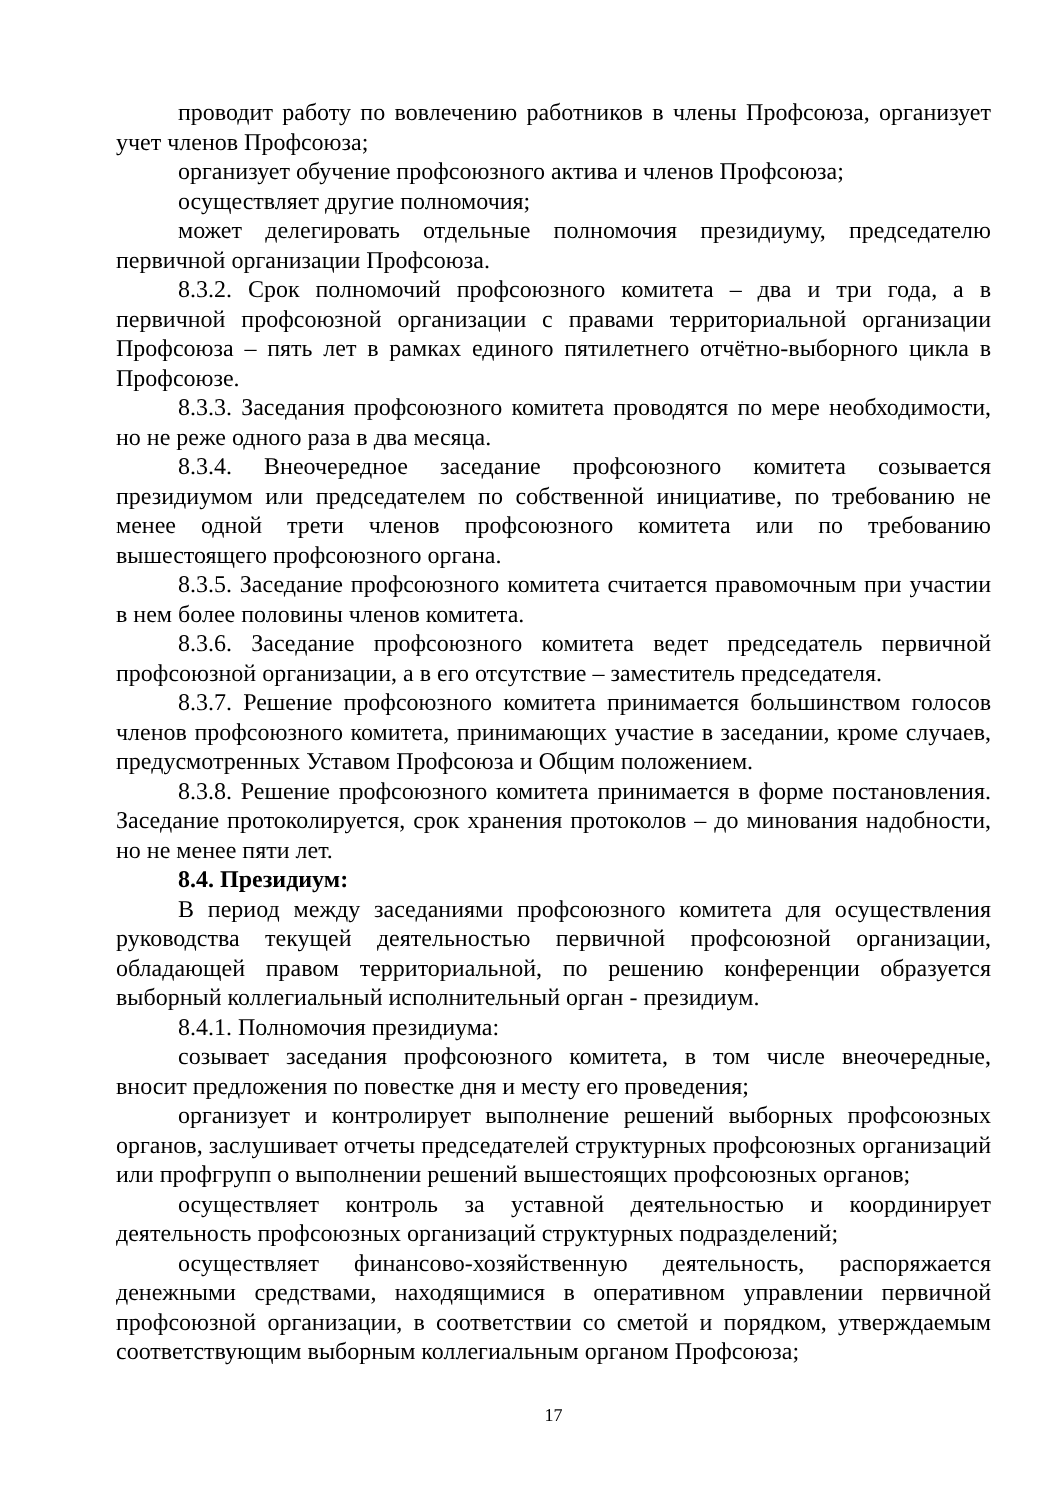проводит работу по вовлечению работников в члены Профсоюза, организует учет членов Профсоюза;
организует обучение профсоюзного актива и членов Профсоюза;
осуществляет другие полномочия;
может делегировать отдельные полномочия президиуму, председателю первичной организации Профсоюза.
8.3.2. Срок полномочий профсоюзного комитета – два и три года, а в первичной профсоюзной организации с правами территориальной организации Профсоюза – пять лет в рамках единого пятилетнего отчётно-выборного цикла в Профсоюзе.
8.3.3. Заседания профсоюзного комитета проводятся по мере необходимости, но не реже одного раза в два месяца.
8.3.4. Внеочередное заседание профсоюзного комитета созывается президиумом или председателем по собственной инициативе, по требованию не менее одной трети членов профсоюзного комитета или по требованию вышестоящего профсоюзного органа.
8.3.5. Заседание профсоюзного комитета считается правомочным при участии в нем более половины членов комитета.
8.3.6. Заседание профсоюзного комитета ведет председатель первичной профсоюзной организации, а в его отсутствие – заместитель председателя.
8.3.7. Решение профсоюзного комитета принимается большинством голосов членов профсоюзного комитета, принимающих участие в заседании, кроме случаев, предусмотренных Уставом Профсоюза и Общим положением.
8.3.8. Решение профсоюзного комитета принимается в форме постановления. Заседание протоколируется, срок хранения протоколов – до минования надобности, но не менее пяти лет.
8.4. Президиум:
В период между заседаниями профсоюзного комитета для осуществления руководства текущей деятельностью первичной профсоюзной организации, обладающей правом территориальной, по решению конференции образуется выборный коллегиальный исполнительный орган - президиум.
8.4.1. Полномочия президиума:
созывает заседания профсоюзного комитета, в том числе внеочередные, вносит предложения по повестке дня и месту его проведения;
организует и контролирует выполнение решений выборных профсоюзных органов, заслушивает отчеты председателей структурных профсоюзных организаций или профгрупп о выполнении решений вышестоящих профсоюзных органов;
осуществляет контроль за уставной деятельностью и координирует деятельность профсоюзных организаций структурных подразделений;
осуществляет финансово-хозяйственную деятельность, распоряжается денежными средствами, находящимися в оперативном управлении первичной профсоюзной организации, в соответствии со сметой и порядком, утверждаемым соответствующим выборным коллегиальным органом Профсоюза;
17